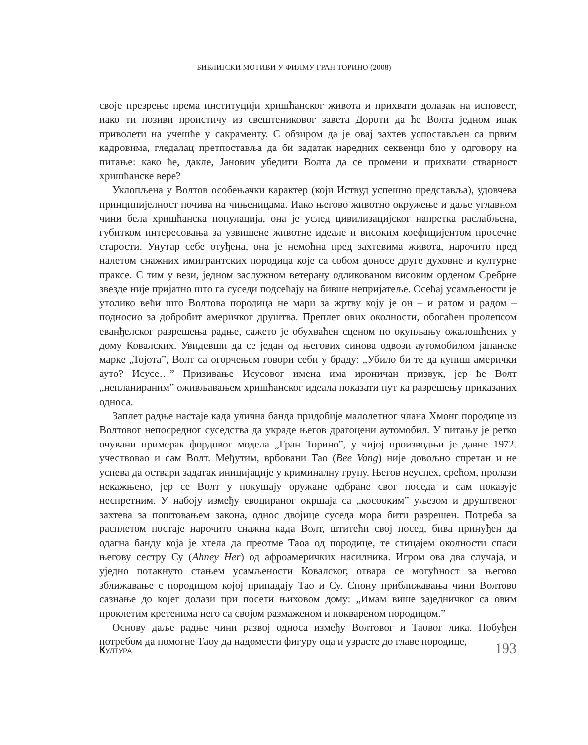БИБЛИЈСКИ МОТИВИ У ФИЛМУ ГРАН ТОРИНО (2008)
своје презрење према институцији хришћанског живота и прихвати долазак на исповест, иако ти позиви проистичу из свештениковог завета Дороти да ће Волта једном ипак приволети на учешће у сакраменту. С обзиром да је овај захтев успостављен са првим кадровима, гледалац претпоставља да би задатак наредних секвенци био у одговору на питање: како ће, дакле, Јанович убедити Волта да се промени и прихвати стварност хришћанске вере?
Уклопљена у Волтов особењачки карактер (који Иствуд успешно представља), удовчева принципијелност почива на чињеницама. Иако његово животно окружење и даље углавном чини бела хришћанска популација, она је услед цивилизацијског напретка раслабљена, губитком интересовања за узвишене животне идеале и високим коефицијентом просечне старости. Унутар себе отуђена, она је немоћна пред захтевима живота, нарочито пред налетом снажних имигрантских породица које са собом доносе друге духовне и културне праксе. С тим у вези, једном заслужном ветерану одликованом високим орденом Сребрне звезде није пријатно што га суседи подсећају на бивше непријатеље. Осећај усамљености је утолико већи што Волтова породица не мари за жртву коју је он – и ратом и радом – подносио за добробит америчког друштва. Преплет ових околности, обогаћен пролепсом еванђелског разрешења радње, сажето је обухваћен сценом по окупљању ожалошћених у дому Ковалских. Увидевши да се један од његових синова одвози аутомобилом јапанске марке „Тојота”, Волт са огорчењем говори себи у браду: „Убило би те да купиш амерички ауто? Исусе…” Призивање Исусовог имена има ироничан призвук, јер ће Волт „непланираним” оживљавањем хришћанског идеала показати пут ка разрешењу приказаних односа.
Заплет радње настаје када улична банда придобије малолетног члана Хмонг породице из Волтовог непосредног суседства да украде његов драгоцени аутомобил. У питању је ретко очувани примерак фордовог модела „Гран Торино”, у чијој производњи је давне 1972. учествовао и сам Волт. Међутим, врбовани Тао (Bee Vang) није довољно спретан и не успева да оствари задатак иницијације у криминалну групу. Његов неуспех, срећом, пролази некажњено, јер се Волт у покушају оружане одбране свог поседа и сам показује неспретним. У набоју између евоцираног окршаја са „косооким” уљезом и друштвеног захтева за поштовањем закона, однос двојице суседа мора бити разрешен. Потреба за расплетом постаје нарочито снажна када Волт, штитећи свој посед, бива принуђен да одагна банду која је хтела да преотме Таоа од породице, те стицајем околности спаси његову сестру Су (Ahney Her) од афроамеричких насилника. Игром ова два случаја, и уједно потакнуто стањем усамљености Ковалског, отвара се могућност за његово зближавање с породицом којој припадају Тао и Су. Спону приближавања чини Волтово сазнање до којег долази при посети њиховом дому: „Имам више заједничког са овим проклетим кретенима него са својом размаженом и поквареном породицом.”
Основу даље радње чини развој односа између Волтовог и Таовог лика. Побуђен потребом да помогне Таоу да надомести фигуру оца и узрасте до главе породице,
КУЛТУРА 193